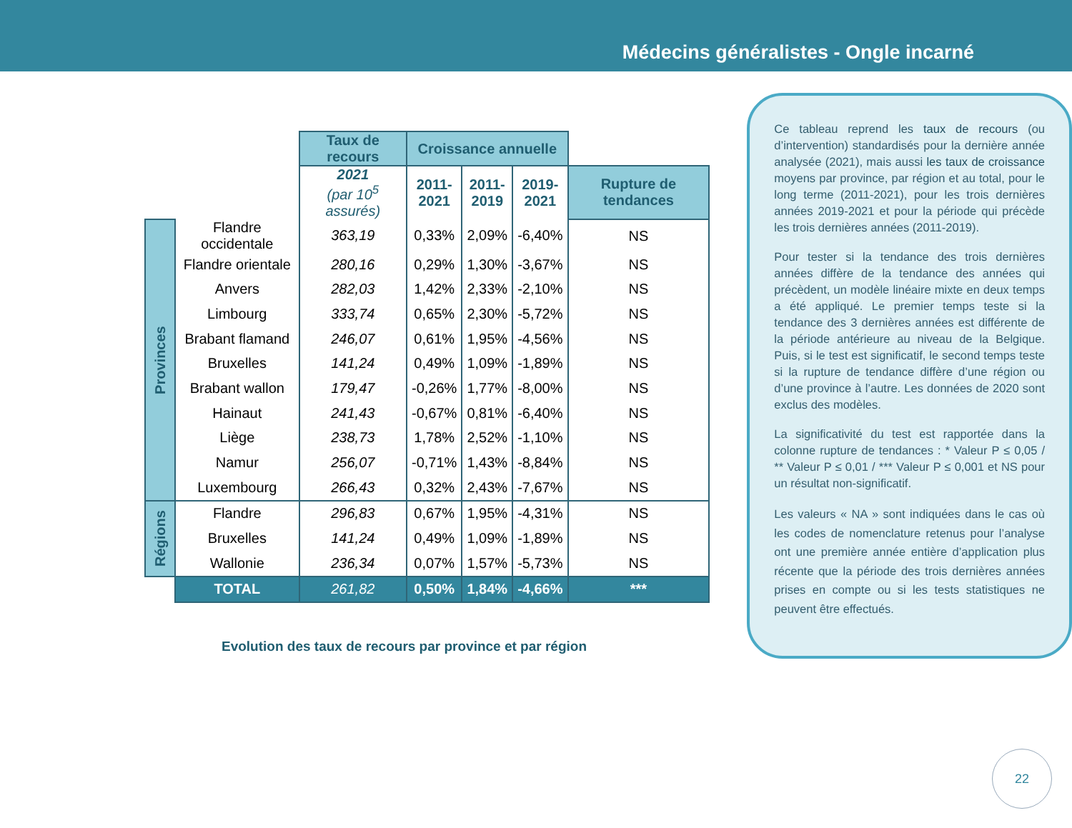Médecins généralistes - Ongle incarné
| | | Taux de recours | Croissance annuelle | | | |
| | | 2021 (par 10<sup>5</sup> assurés) | 2011- 2021 | 2011- 2019 | 2019- 2021 | Rupture de tendances |
| Provinces | Flandre occidentale | 363,19 | 0,33% | 2,09% | -6,40% | NS |
| | Flandre orientale | 280,16 | 0,29% | 1,30% | -3,67% | NS |
| | Anvers | 282,03 | 1,42% | 2,33% | -2,10% | NS |
| | Limbourg | 333,74 | 0,65% | 2,30% | -5,72% | NS |
| | Brabant flamand | 246,07 | 0,61% | 1,95% | -4,56% | NS |
| | Bruxelles | 141,24 | 0,49% | 1,09% | -1,89% | NS |
| | Brabant wallon | 179,47 | -0,26% | 1,77% | -8,00% | NS |
| | Hainaut | 241,43 | -0,67% | 0,81% | -6,40% | NS |
| | Liège | 238,73 | 1,78% | 2,52% | -1,10% | NS |
| | Namur | 256,07 | -0,71% | 1,43% | -8,84% | NS |
| | Luxembourg | 266,43 | 0,32% | 2,43% | -7,67% | NS |
| Régions | Flandre | 296,83 | 0,67% | 1,95% | -4,31% | NS |
| | Bruxelles | 141,24 | 0,49% | 1,09% | -1,89% | NS |
| | Wallonie | 236,34 | 0,07% | 1,57% | -5,73% | NS |
| | TOTAL | 261,82 | 0,50% | 1,84% | -4,66% | *** |
Evolution des taux de recours par province et par région
Ce tableau reprend les taux de recours (ou d’intervention) standardisés pour la dernière année analysée (2021), mais aussi les taux de croissance moyens par province, par région et au total, pour le long terme (2011-2021), pour les trois dernières années 2019-2021 et pour la période qui précède les trois dernières années (2011-2019).
Pour tester si la tendance des trois dernières années diffère de la tendance des années qui précèdent, un modèle linéaire mixte en deux temps a été appliqué. Le premier temps teste si la tendance des 3 dernières années est différente de la période antérieure au niveau de la Belgique. Puis, si le test est significatif, le second temps teste si la rupture de tendance diffère d’une région ou d’une province à l’autre. Les données de 2020 sont exclus des modèles.
La significativité du test est rapportée dans la colonne rupture de tendances : * Valeur P ≤ 0,05 / ** Valeur P ≤ 0,01 / *** Valeur P ≤ 0,001 et NS pour un résultat non-significatif.
Les valeurs « NA » sont indiquées dans le cas où les codes de nomenclature retenus pour l’analyse ont une première année entière d’application plus récente que la période des trois dernières années prises en compte ou si les tests statistiques ne peuvent être effectués.
22